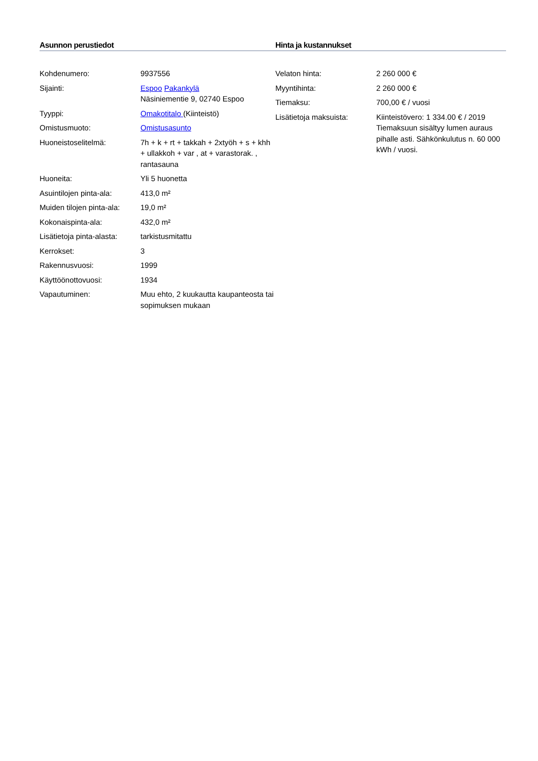Asunnon perustiedot
| Kohdenumero: | 9937556 |
| Sijainti: | Espoo Pakankylä Näsiniementie 9, 02740 Espoo |
| Tyyppi: | Omakotitalo (Kiinteistö) |
| Omistusmuoto: | Omistusasunto |
| Huoneistoselitelmä: | 7h + k + rt + takkah + 2xtyöh + s + khh + ullakkoh + var , at + varastorak. , rantasauna |
| Huoneita: | Yli 5 huonetta |
| Asuintilojen pinta-ala: | 413,0 m² |
| Muiden tilojen pinta-ala: | 19,0 m² |
| Kokonaispinta-ala: | 432,0 m² |
| Lisätietoja pinta-alasta: | tarkistusmitattu |
| Kerrokset: | 3 |
| Rakennusvuosi: | 1999 |
| Käyttöönottovuosi: | 1934 |
| Vapautuminen: | Muu ehto, 2 kuukautta kaupanteosta tai sopimuksen mukaan |
Hinta ja kustannukset
| Velaton hinta: | 2 260 000 € |
| Myyntihinta: | 2 260 000 € |
| Tiemaksu: | 700,00 € / vuosi |
| Lisätietoja maksuista: | Kiinteistövero: 1 334.00 € / 2019 Tiemaksuun sisältyy lumen auraus pihalle asti. Sähkönkulutus n. 60 000 kWh / vuosi. |